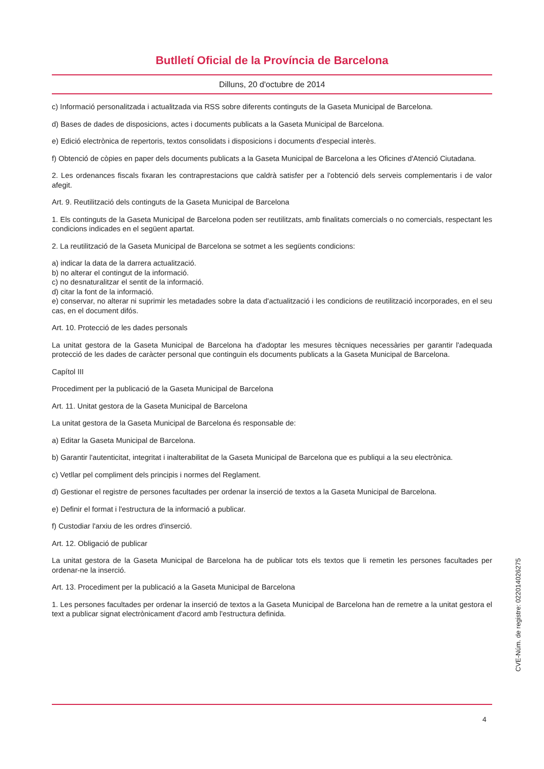Butlletí Oficial de la Província de Barcelona
Dilluns, 20 d'octubre de 2014
c) Informació personalitzada i actualitzada via RSS sobre diferents continguts de la Gaseta Municipal de Barcelona.
d) Bases de dades de disposicions, actes i documents publicats a la Gaseta Municipal de Barcelona.
e) Edició electrònica de repertoris, textos consolidats i disposicions i documents d'especial interès.
f) Obtenció de còpies en paper dels documents publicats a la Gaseta Municipal de Barcelona a les Oficines d'Atenció Ciutadana.
2. Les ordenances fiscals fixaran les contraprestacions que caldrà satisfer per a l'obtenció dels serveis complementaris i de valor afegit.
Art. 9. Reutilització dels continguts de la Gaseta Municipal de Barcelona
1. Els continguts de la Gaseta Municipal de Barcelona poden ser reutilitzats, amb finalitats comercials o no comercials, respectant les condicions indicades en el següent apartat.
2. La reutilització de la Gaseta Municipal de Barcelona se sotmet a les següents condicions:
a) indicar la data de la darrera actualització.
b) no alterar el contingut de la informació.
c) no desnaturalitzar el sentit de la informació.
d) citar la font de la informació.
e) conservar, no alterar ni suprimir les metadades sobre la data d'actualització i les condicions de reutilització incorporades, en el seu cas, en el document difós.
Art. 10. Protecció de les dades personals
La unitat gestora de la Gaseta Municipal de Barcelona ha d'adoptar les mesures tècniques necessàries per garantir l'adequada protecció de les dades de caràcter personal que continguin els documents publicats a la Gaseta Municipal de Barcelona.
Capítol III
Procediment per la publicació de la Gaseta Municipal de Barcelona
Art. 11. Unitat gestora de la Gaseta Municipal de Barcelona
La unitat gestora de la Gaseta Municipal de Barcelona és responsable de:
a) Editar la Gaseta Municipal de Barcelona.
b) Garantir l'autenticitat, integritat i inalterabilitat de la Gaseta Municipal de Barcelona que es publiqui a la seu electrònica.
c) Vetllar pel compliment dels principis i normes del Reglament.
d) Gestionar el registre de persones facultades per ordenar la inserció de textos a la Gaseta Municipal de Barcelona.
e) Definir el format i l'estructura de la informació a publicar.
f) Custodiar l'arxiu de les ordres d'inserció.
Art. 12. Obligació de publicar
La unitat gestora de la Gaseta Municipal de Barcelona ha de publicar tots els textos que li remetin les persones facultades per ordenar-ne la inserció.
Art. 13. Procediment per la publicació a la Gaseta Municipal de Barcelona
1. Les persones facultades per ordenar la inserció de textos a la Gaseta Municipal de Barcelona han de remetre a la unitat gestora el text a publicar signat electrònicament d'acord amb l'estructura definida.
4
CVE-Núm. de registre: 022014026275